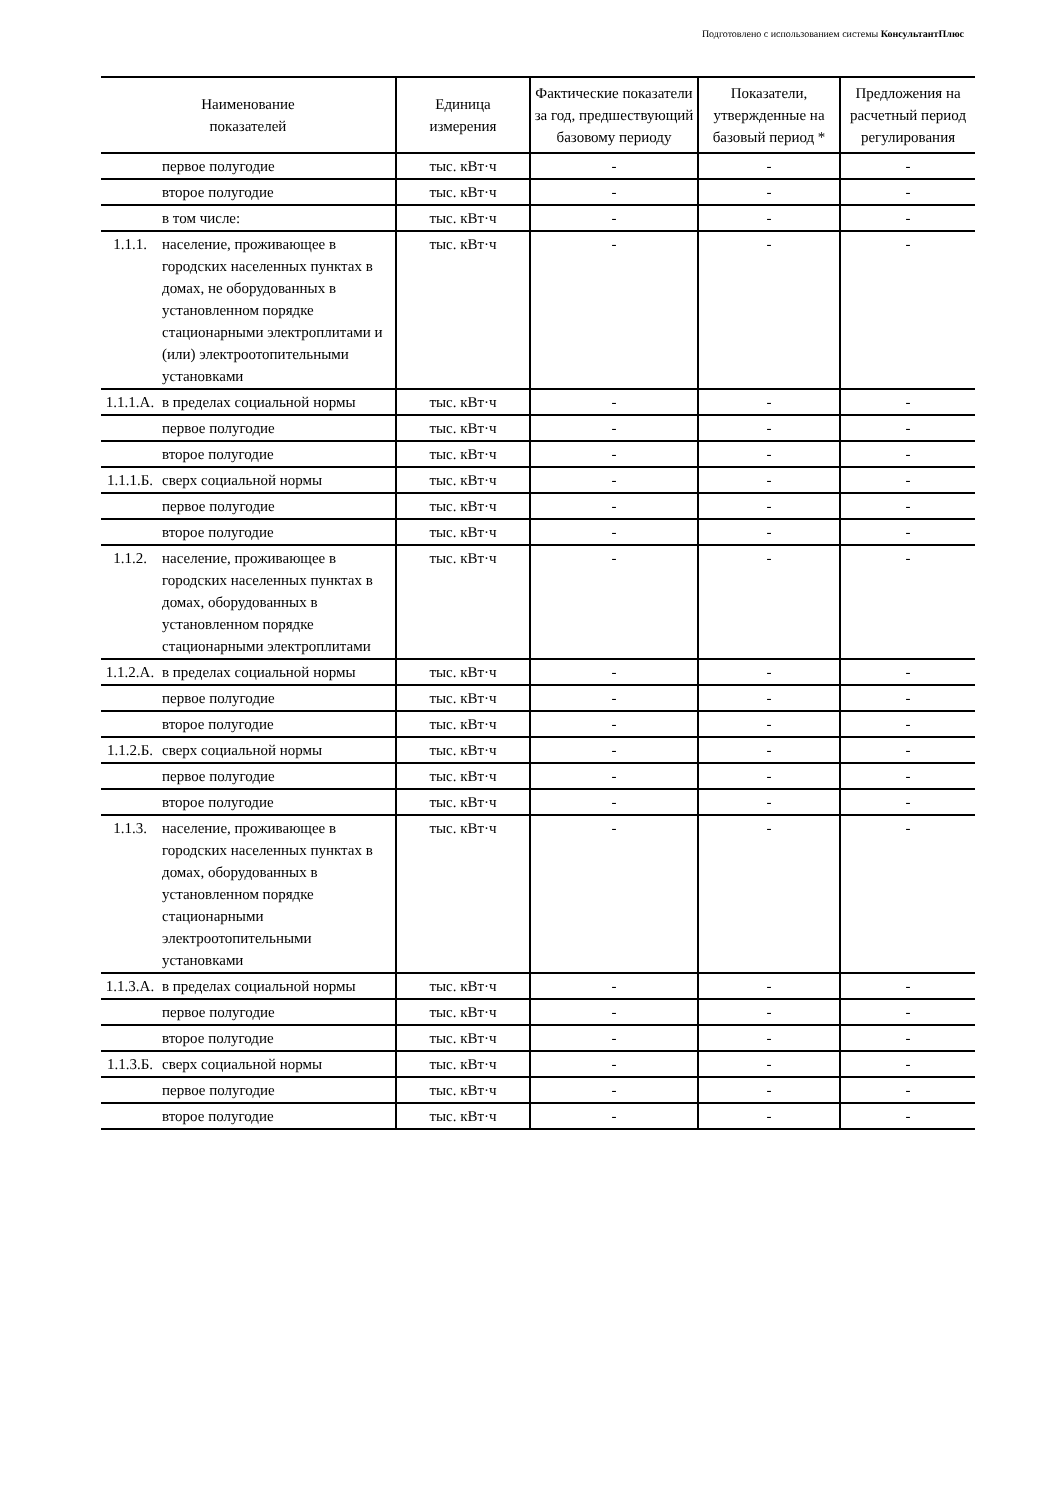Подготовлено с использованием системы КонсультантПлюс
| Наименование показателей | | Единица измерения | Фактические показатели за год, предшествующий базовому периоду | Показатели, утвержденные на базовый период * | Предложения на расчетный период регулирования |
| --- | --- | --- | --- | --- | --- |
| | первое полугодие | тыс. кВт·ч | - | - | - |
| | второе полугодие | тыс. кВт·ч | - | - | - |
| | в том числе: | тыс. кВт·ч | - | - | - |
| 1.1.1. | население, проживающее в городских населенных пунктах в домах, не оборудованных в установленном порядке стационарными электроплитами и (или) электроотопительными установками | тыс. кВт·ч | - | - | - |
| 1.1.1.А. | в пределах социальной нормы | тыс. кВт·ч | - | - | - |
| | первое полугодие | тыс. кВт·ч | - | - | - |
| | второе полугодие | тыс. кВт·ч | - | - | - |
| 1.1.1.Б. | сверх социальной нормы | тыс. кВт·ч | - | - | - |
| | первое полугодие | тыс. кВт·ч | - | - | - |
| | второе полугодие | тыс. кВт·ч | - | - | - |
| 1.1.2. | население, проживающее в городских населенных пунктах в домах, оборудованных в установленном порядке стационарными электроплитами | тыс. кВт·ч | - | - | - |
| 1.1.2.А. | в пределах социальной нормы | тыс. кВт·ч | - | - | - |
| | первое полугодие | тыс. кВт·ч | - | - | - |
| | второе полугодие | тыс. кВт·ч | - | - | - |
| 1.1.2.Б. | сверх социальной нормы | тыс. кВт·ч | - | - | - |
| | первое полугодие | тыс. кВт·ч | - | - | - |
| | второе полугодие | тыс. кВт·ч | - | - | - |
| 1.1.3. | население, проживающее в городских населенных пунктах в домах, оборудованных в установленном порядке стационарными электроотопительными установками | тыс. кВт·ч | - | - | - |
| 1.1.3.А. | в пределах социальной нормы | тыс. кВт·ч | - | - | - |
| | первое полугодие | тыс. кВт·ч | - | - | - |
| | второе полугодие | тыс. кВт·ч | - | - | - |
| 1.1.3.Б. | сверх социальной нормы | тыс. кВт·ч | - | - | - |
| | первое полугодие | тыс. кВт·ч | - | - | - |
| | второе полугодие | тыс. кВт·ч | - | - | - |